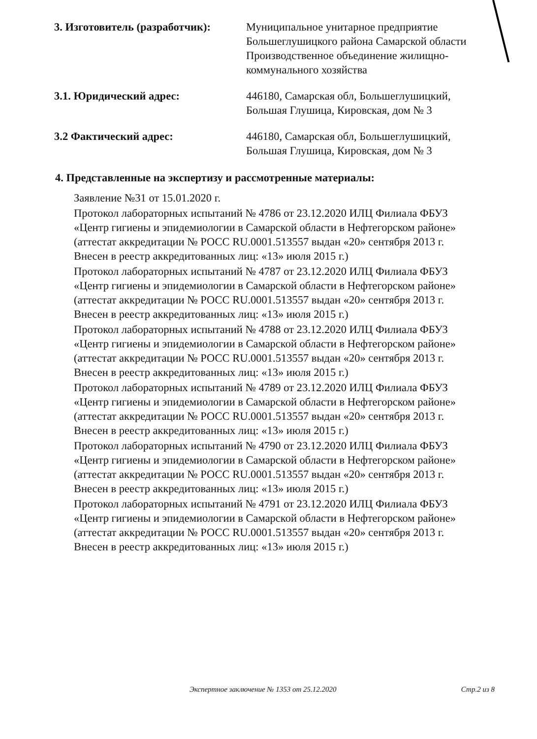3. Изготовитель (разработчик):
Муниципальное унитарное предприятие Большеглушицкого района Самарской области Производственное объединение жилищно-коммунального хозяйства
3.1. Юридический адрес: 446180, Самарская обл, Большеглушицкий, Большая Глушица, Кировская, дом № 3
3.2 Фактический адрес: 446180, Самарская обл, Большеглушицкий, Большая Глушица, Кировская, дом № 3
4. Представленные на экспертизу и рассмотренные материалы:
Заявление №31 от 15.01.2020 г.
Протокол лабораторных испытаний № 4786 от 23.12.2020 ИЛЦ Филиала ФБУЗ «Центр гигиены и эпидемиологии в Самарской области в Нефтегорском районе» (аттестат аккредитации № РОСС RU.0001.513557 выдан «20» сентября 2013 г. Внесен в реестр аккредитованных лиц: «13» июля 2015 г.)
Протокол лабораторных испытаний № 4787 от 23.12.2020 ИЛЦ Филиала ФБУЗ «Центр гигиены и эпидемиологии в Самарской области в Нефтегорском районе» (аттестат аккредитации № РОСС RU.0001.513557 выдан «20» сентября 2013 г. Внесен в реестр аккредитованных лиц: «13» июля 2015 г.)
Протокол лабораторных испытаний № 4788 от 23.12.2020 ИЛЦ Филиала ФБУЗ «Центр гигиены и эпидемиологии в Самарской области в Нефтегорском районе» (аттестат аккредитации № РОСС RU.0001.513557 выдан «20» сентября 2013 г. Внесен в реестр аккредитованных лиц: «13» июля 2015 г.)
Протокол лабораторных испытаний № 4789 от 23.12.2020 ИЛЦ Филиала ФБУЗ «Центр гигиены и эпидемиологии в Самарской области в Нефтегорском районе» (аттестат аккредитации № РОСС RU.0001.513557 выдан «20» сентября 2013 г. Внесен в реестр аккредитованных лиц: «13» июля 2015 г.)
Протокол лабораторных испытаний № 4790 от 23.12.2020 ИЛЦ Филиала ФБУЗ «Центр гигиены и эпидемиологии в Самарской области в Нефтегорском районе» (аттестат аккредитации № РОСС RU.0001.513557 выдан «20» сентября 2013 г. Внесен в реестр аккредитованных лиц: «13» июля 2015 г.)
Протокол лабораторных испытаний № 4791 от 23.12.2020 ИЛЦ Филиала ФБУЗ «Центр гигиены и эпидемиологии в Самарской области в Нефтегорском районе» (аттестат аккредитации № РОСС RU.0001.513557 выдан «20» сентября 2013 г. Внесен в реестр аккредитованных лиц: «13» июля 2015 г.)
Экспертное заключение № 1353 от 25.12.2020 Стр.2 из 8